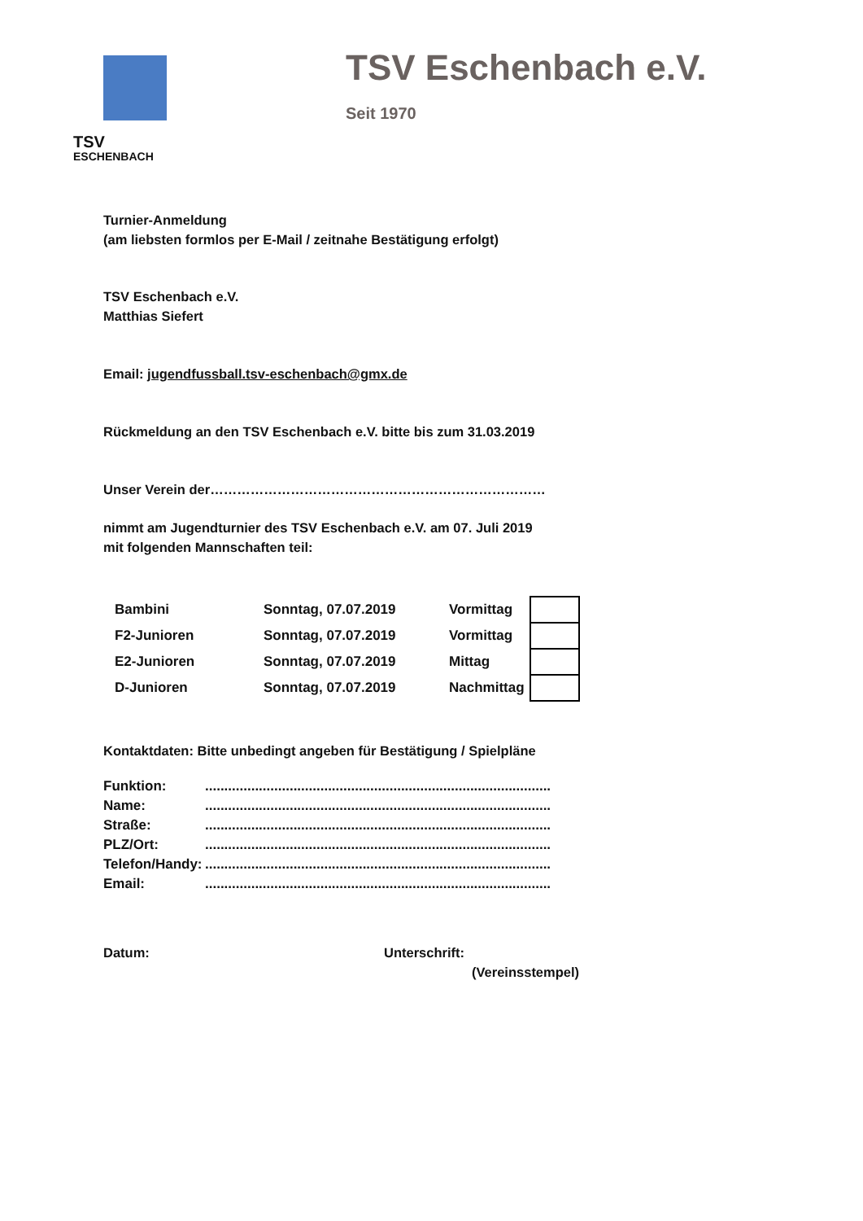TSV
ESCHENBACH
TSV Eschenbach e.V.
Seit 1970
Turnier-Anmeldung
(am liebsten formlos per E-Mail / zeitnahe Bestätigung erfolgt)
TSV Eschenbach e.V.
Matthias Siefert
Email: jugendfussball.tsv-eschenbach@gmx.de
Rückmeldung an den TSV Eschenbach e.V. bitte bis zum 31.03.2019
Unser Verein der…………………………………………………………………
nimmt am Jugendturnier des TSV Eschenbach e.V. am 07. Juli 2019
mit folgenden Mannschaften teil:
| Bambini | Sonntag, 07.07.2019 | Vormittag | |
| F2-Junioren | Sonntag, 07.07.2019 | Vormittag | |
| E2-Junioren | Sonntag, 07.07.2019 | Mittag | |
| D-Junioren | Sonntag, 07.07.2019 | Nachmittag | |
Kontaktdaten: Bitte unbedingt angeben für Bestätigung / Spielpläne
| Funktion: | .......................................................................................... |
| Name: | .......................................................................................... |
| Straße: | .......................................................................................... |
| PLZ/Ort: | .......................................................................................... |
| Telefon/Handy: | .......................................................................................... |
| Email: | .......................................................................................... |
Datum: Unterschrift:
(Vereinsstempel)